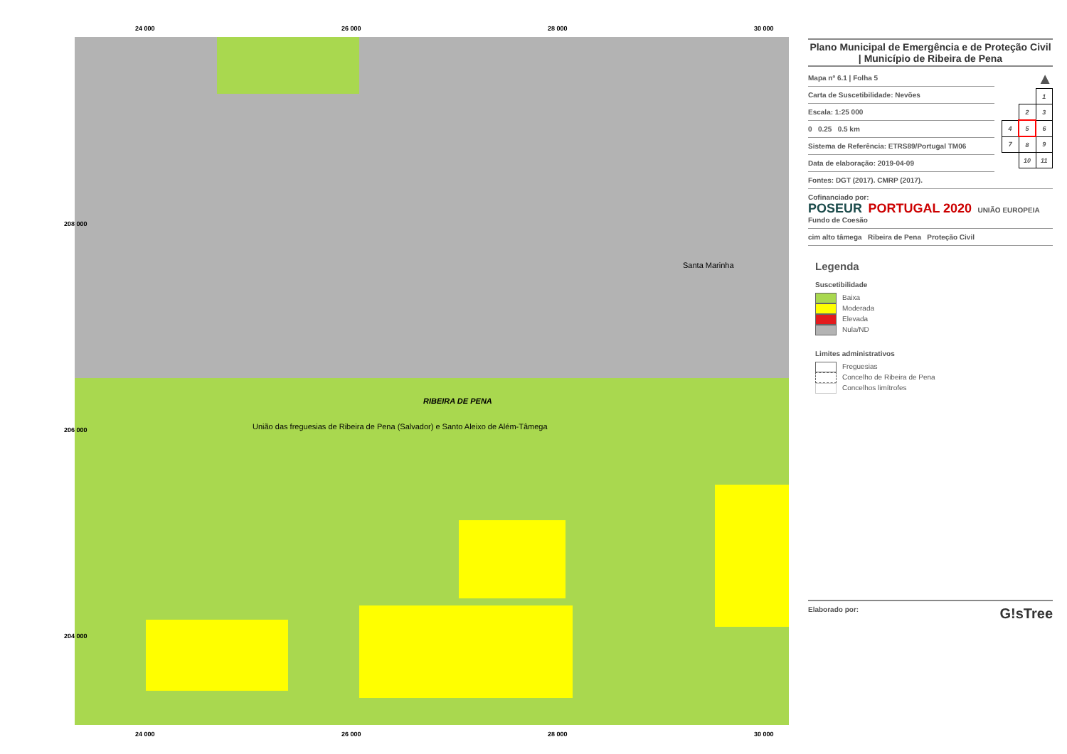24 000 26 000 28 000 30 000
Santa Marinha
RIBEIRA DE PENA
União das freguesias de Ribeira de Pena (Salvador) e Santo Aleixo de Além-Tâmega
208 000
206 000
204 000
24 000 26 000 28 000 30 000
Plano Municipal de Emergência e de Proteção Civil | Município de Ribeira de Pena
Mapa nº 6.1 | Folha 5
Carta de Suscetibilidade: Nevões
Escala: 1:25 000
0 0.25 0.5 km
Sistema de Referência: ETRS89/Portugal TM06
Data de elaboração: 2019-04-09
▲
| | | 1 |
| | 2 | 3 |
| 4 | 5 | 6 |
| 7 | 8 | 9 |
| | 10 | 11 |
Fontes: DGT (2017). CMRP (2017).
Cofinanciado por:
POSEUR PORTUGAL 2020 UNIÃO EUROPEIA Fundo de Coesão
cim alto tâmega Ribeira de Pena Proteção Civil
Legenda
Suscetibilidade
Baixa
Moderada
Elevada
Nula/ND
Limites administrativos
Freguesias
Concelho de Ribeira de Pena
Concelhos limítrofes
Elaborado por: G!sTree